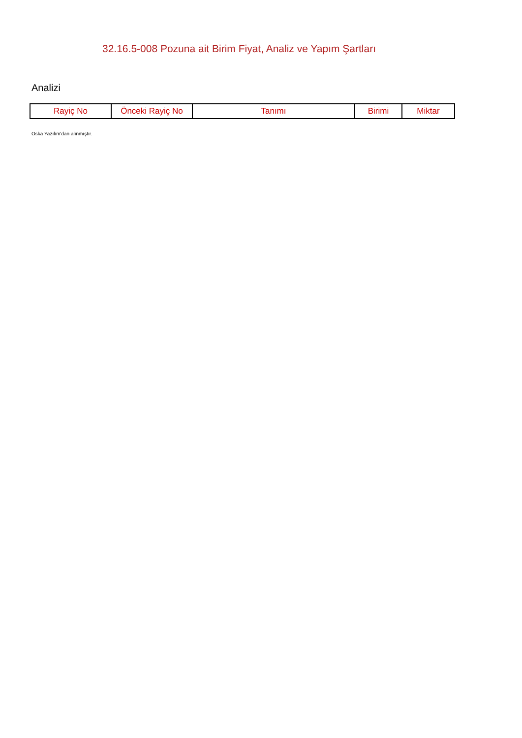32.16.5-008 Pozuna ait Birim Fiyat, Analiz ve Yapım Şartları
Analizi
| Rayiç No | Önceki Rayiç No | Tanımı | Birimi | Miktar |
| --- | --- | --- | --- | --- |
Oska Yazılım'dan alınmıştır.